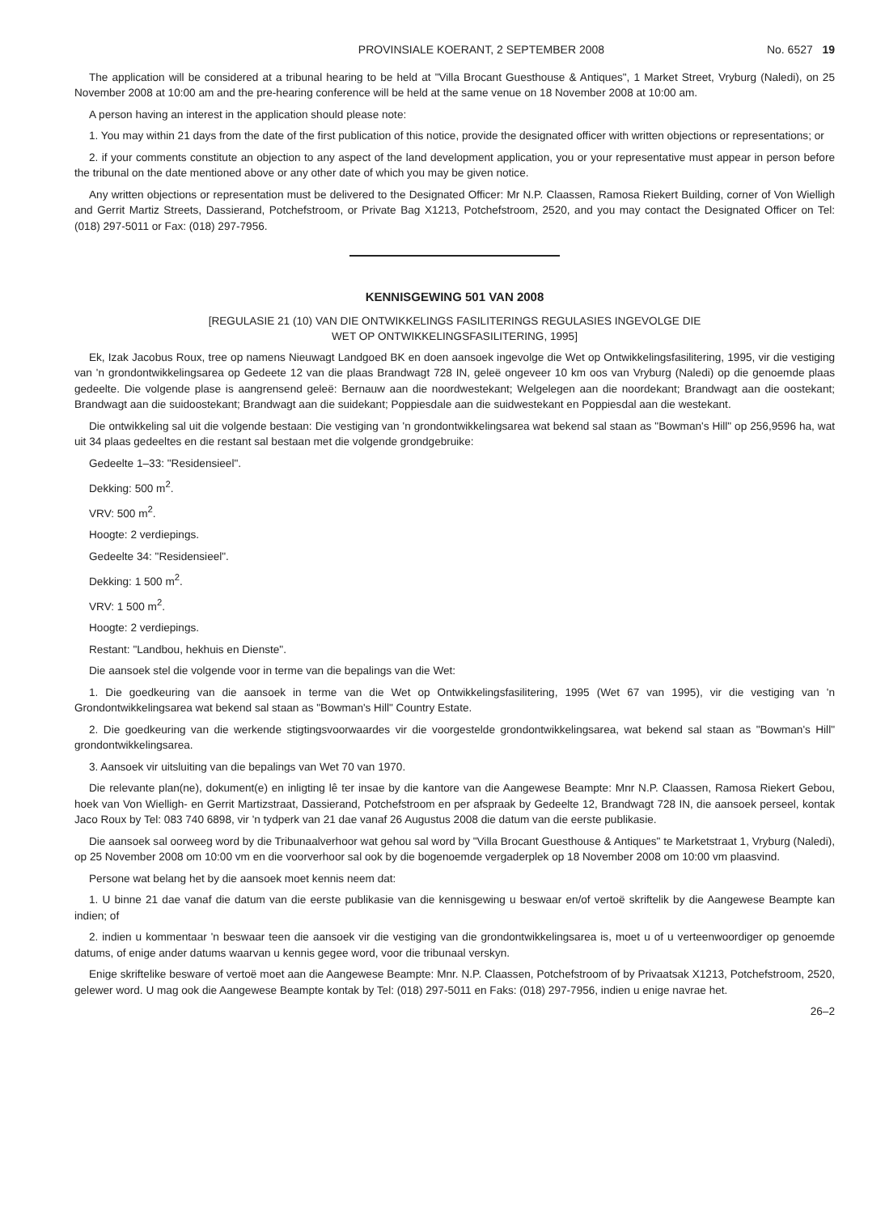PROVINSIALE KOERANT, 2 SEPTEMBER 2008 No. 6527 19
The application will be considered at a tribunal hearing to be held at "Villa Brocant Guesthouse & Antiques", 1 Market Street, Vryburg (Naledi), on 25 November 2008 at 10:00 am and the pre-hearing conference will be held at the same venue on 18 November 2008 at 10:00 am.
A person having an interest in the application should please note:
1. You may within 21 days from the date of the first publication of this notice, provide the designated officer with written objections or representations; or
2. if your comments constitute an objection to any aspect of the land development application, you or your representative must appear in person before the tribunal on the date mentioned above or any other date of which you may be given notice.
Any written objections or representation must be delivered to the Designated Officer: Mr N.P. Claassen, Ramosa Riekert Building, corner of Von Wielligh and Gerrit Martiz Streets, Dassierand, Potchefstroom, or Private Bag X1213, Potchefstroom, 2520, and you may contact the Designated Officer on Tel: (018) 297-5011 or Fax: (018) 297-7956.
KENNISGEWING 501 VAN 2008
[REGULASIE 21 (10) VAN DIE ONTWIKKELINGS FASILITERINGS REGULASIES INGEVOLGE DIE
WET OP ONTWIKKELINGSFASILITERING, 1995]
Ek, Izak Jacobus Roux, tree op namens Nieuwagt Landgoed BK en doen aansoek ingevolge die Wet op Ontwikkelingsfasilitering, 1995, vir die vestiging van 'n grondontwikkelingsarea op Gedeete 12 van die plaas Brandwagt 728 IN, geleë ongeveer 10 km oos van Vryburg (Naledi) op die genoemde plaas gedeelte. Die volgende plase is aangrensend geleë: Bernauw aan die noordwestekant; Welgelegen aan die noordekant; Brandwagt aan die oostekant; Brandwagt aan die suidoostekant; Brandwagt aan die suidekant; Poppiesdale aan die suidwestekant en Poppiesdal aan die westekant.
Die ontwikkeling sal uit die volgende bestaan: Die vestiging van 'n grondontwikkelingsarea wat bekend sal staan as "Bowman's Hill" op 256,9596 ha, wat uit 34 plaas gedeeltes en die restant sal bestaan met die volgende grondgebruike:
Gedeelte 1–33: "Residensieel".
Dekking: 500 m<sup>2</sup>.
VRV: 500 m<sup>2</sup>.
Hoogte: 2 verdiepings.
Gedeelte 34: "Residensieel".
Dekking: 1 500 m<sup>2</sup>.
VRV: 1 500 m<sup>2</sup>.
Hoogte: 2 verdiepings.
Restant: "Landbou, hekhuis en Dienste".
Die aansoek stel die volgende voor in terme van die bepalings van die Wet:
1. Die goedkeuring van die aansoek in terme van die Wet op Ontwikkelingsfasilitering, 1995 (Wet 67 van 1995), vir die vestiging van 'n Grondontwikkelingsarea wat bekend sal staan as "Bowman's Hill" Country Estate.
2. Die goedkeuring van die werkende stigtingsvoorwaardes vir die voorgestelde grondontwikkelingsarea, wat bekend sal staan as "Bowman's Hill" grondontwikkelingsarea.
3. Aansoek vir uitsluiting van die bepalings van Wet 70 van 1970.
Die relevante plan(ne), dokument(e) en inligting lê ter insae by die kantore van die Aangewese Beampte: Mnr N.P. Claassen, Ramosa Riekert Gebou, hoek van Von Wielligh- en Gerrit Martizstraat, Dassierand, Potchefstroom en per afspraak by Gedeelte 12, Brandwagt 728 IN, die aansoek perseel, kontak Jaco Roux by Tel: 083 740 6898, vir 'n tydperk van 21 dae vanaf 26 Augustus 2008 die datum van die eerste publikasie.
Die aansoek sal oorweeg word by die Tribunaalverhoor wat gehou sal word by "Villa Brocant Guesthouse & Antiques" te Marketstraat 1, Vryburg (Naledi), op 25 November 2008 om 10:00 vm en die voorverhoor sal ook by die bogenoemde vergaderplek op 18 November 2008 om 10:00 vm plaasvind.
Persone wat belang het by die aansoek moet kennis neem dat:
1. U binne 21 dae vanaf die datum van die eerste publikasie van die kennisgewing u beswaar en/of vertoë skriftelik by die Aangewese Beampte kan indien; of
2. indien u kommentaar 'n beswaar teen die aansoek vir die vestiging van die grondontwikkelingsarea is, moet u of u verteenwoordiger op genoemde datums, of enige ander datums waarvan u kennis gegee word, voor die tribunaal verskyn.
Enige skriftelike besware of vertoë moet aan die Aangewese Beampte: Mnr. N.P. Claassen, Potchefstroom of by Privaatsak X1213, Potchefstroom, 2520, gelewer word. U mag ook die Aangewese Beampte kontak by Tel: (018) 297-5011 en Faks: (018) 297-7956, indien u enige navrae het.
26–2